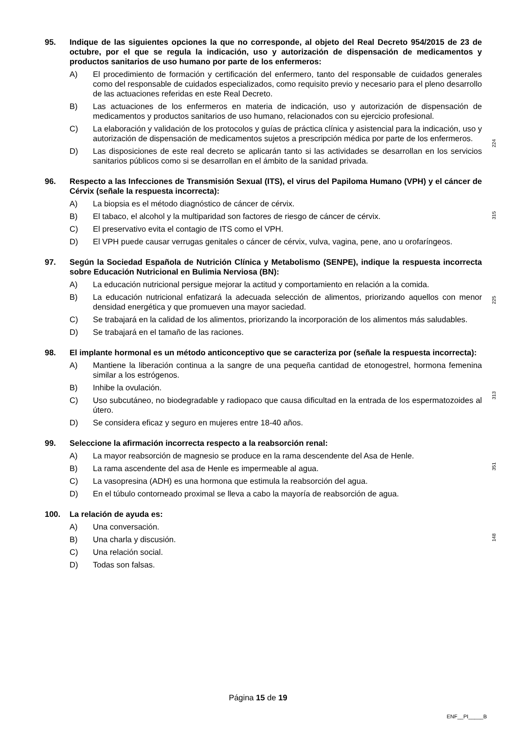95. Indique de las siguientes opciones la que no corresponde, al objeto del Real Decreto 954/2015 de 23 de octubre, por el que se regula la indicación, uso y autorización de dispensación de medicamentos y productos sanitarios de uso humano por parte de los enfermeros:
A) El procedimiento de formación y certificación del enfermero, tanto del responsable de cuidados generales como del responsable de cuidados especializados, como requisito previo y necesario para el pleno desarrollo de las actuaciones referidas en este Real Decreto.
B) Las actuaciones de los enfermeros en materia de indicación, uso y autorización de dispensación de medicamentos y productos sanitarios de uso humano, relacionados con su ejercicio profesional.
224
C) La elaboración y validación de los protocolos y guías de práctica clínica y asistencial para la indicación, uso y autorización de dispensación de medicamentos sujetos a prescripción médica por parte de los enfermeros.
D) Las disposiciones de este real decreto se aplicarán tanto si las actividades se desarrollan en los servicios sanitarios públicos como si se desarrollan en el ámbito de la sanidad privada.
96. Respecto a las Infecciones de Transmisión Sexual (ITS), el virus del Papiloma Humano (VPH) y el cáncer de Cérvix (señale la respuesta incorrecta):
A) La biopsia es el método diagnóstico de cáncer de cérvix.
B) El tabaco, el alcohol y la multiparidad son factores de riesgo de cáncer de cérvix.
315
C) El preservativo evita el contagio de ITS como el VPH.
D) El VPH puede causar verrugas genitales o cáncer de cérvix, vulva, vagina, pene, ano u orofaríngeos.
97. Según la Sociedad Española de Nutrición Clínica y Metabolismo (SENPE), indique la respuesta incorrecta sobre Educación Nutricional en Bulimia Nerviosa (BN):
A) La educación nutricional persigue mejorar la actitud y comportamiento en relación a la comida.
B) La educación nutricional enfatizará la adecuada selección de alimentos, priorizando aquellos con menor densidad energética y que promueven una mayor saciedad.
225
C) Se trabajará en la calidad de los alimentos, priorizando la incorporación de los alimentos más saludables.
D) Se trabajará en el tamaño de las raciones.
98. El implante hormonal es un método anticonceptivo que se caracteriza por (señale la respuesta incorrecta):
A) Mantiene la liberación continua a la sangre de una pequeña cantidad de etonogestrel, hormona femenina similar a los estrógenos.
B) Inhibe la ovulación.
313
C) Uso subcutáneo, no biodegradable y radiopaco que causa dificultad en la entrada de los espermatozoides al útero.
D) Se considera eficaz y seguro en mujeres entre 18-40 años.
99. Seleccione la afirmación incorrecta respecto a la reabsorción renal:
A) La mayor reabsorción de magnesio se produce en la rama descendente del Asa de Henle.
B) La rama ascendente del asa de Henle es impermeable al agua.
351
C) La vasopresina (ADH) es una hormona que estimula la reabsorción del agua.
D) En el túbulo contorneado proximal se lleva a cabo la mayoría de reabsorción de agua.
100. La relación de ayuda es:
A) Una conversación.
B) Una charla y discusión.
148
C) Una relación social.
D) Todas son falsas.
Página 15 de 19
ENF__PI_____B